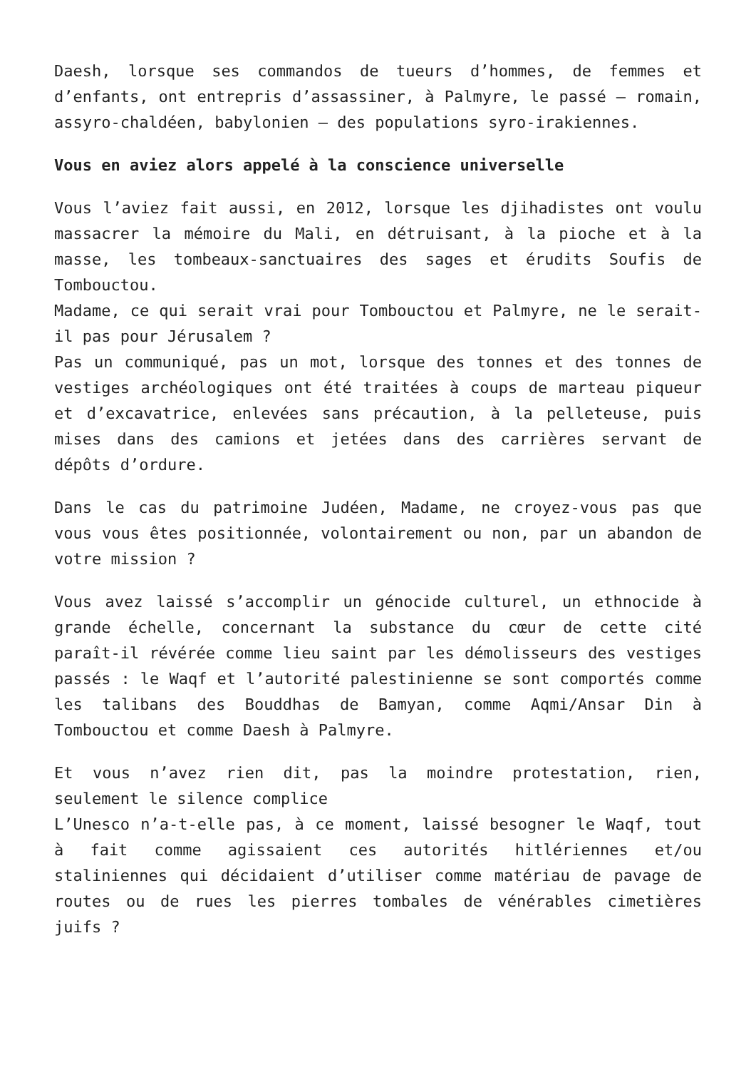Daesh, lorsque ses commandos de tueurs d’hommes, de femmes et d’enfants, ont entrepris d’assassiner, à Palmyre, le passé – romain, assyro-chaldéen, babylonien – des populations syro-irakiennes.
Vous en aviez alors appelé à la conscience universelle
Vous l’aviez fait aussi, en 2012, lorsque les djihadistes ont voulu massacrer la mémoire du Mali, en détruisant, à la pioche et à la masse, les tombeaux-sanctuaires des sages et érudits Soufis de Tombouctou.
Madame, ce qui serait vrai pour Tombouctou et Palmyre, ne le serait-il pas pour Jérusalem ?
Pas un communiqué, pas un mot, lorsque des tonnes et des tonnes de vestiges archéologiques ont été traitées à coups de marteau piqueur et d’excavatrice, enlevées sans précaution, à la pelleteuse, puis mises dans des camions et jetées dans des carrières servant de dépôts d’ordure.
Dans le cas du patrimoine Judéen, Madame, ne croyez-vous pas que vous vous êtes positionnée, volontairement ou non, par un abandon de votre mission ?
Vous avez laissé s’accomplir un génocide culturel, un ethnocide à grande échelle, concernant la substance du cœur de cette cité paraît-il révérée comme lieu saint par les démolisseurs des vestiges passés : le Waqf et l’autorité palestinienne se sont comportés comme les talibans des Bouddhas de Bamyan, comme Aqmi/Ansar Din à Tombouctou et comme Daesh à Palmyre.
Et vous n’avez rien dit, pas la moindre protestation, rien, seulement le silence complice
L’Unesco n’a-t-elle pas, à ce moment, laissé besogner le Waqf, tout à fait comme agissaient ces autorités hitlériennes et/ou staliniennes qui décidaient d’utiliser comme matériau de pavage de routes ou de rues les pierres tombales de vénérables cimetières juifs ?